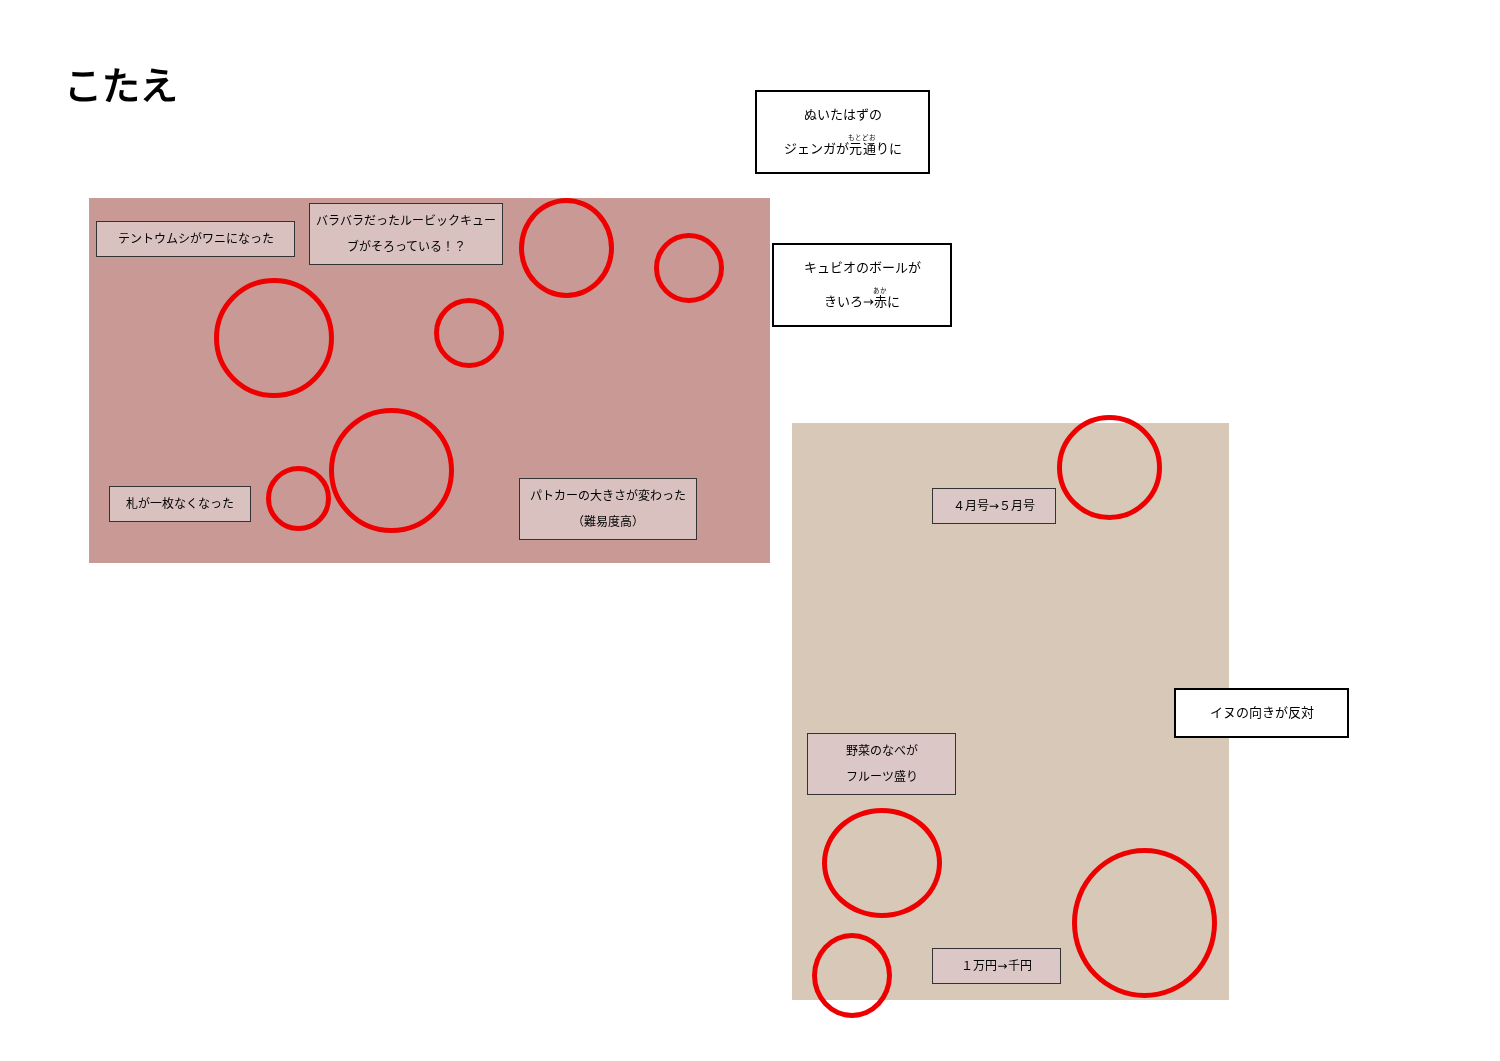こたえ
テントウムシがワニになった
バラバラだったルービックキューブがそろっている！？
札が一枚なくなった
パトカーの大きさが変わった（難易度高）
ぬいたはずの
ジェンガが元通りに
キュビオのボールが
きいろ→赤に
４月号→５月号
野菜のなべが
フルーツ盛り
１万円→千円
イヌの向きが反対